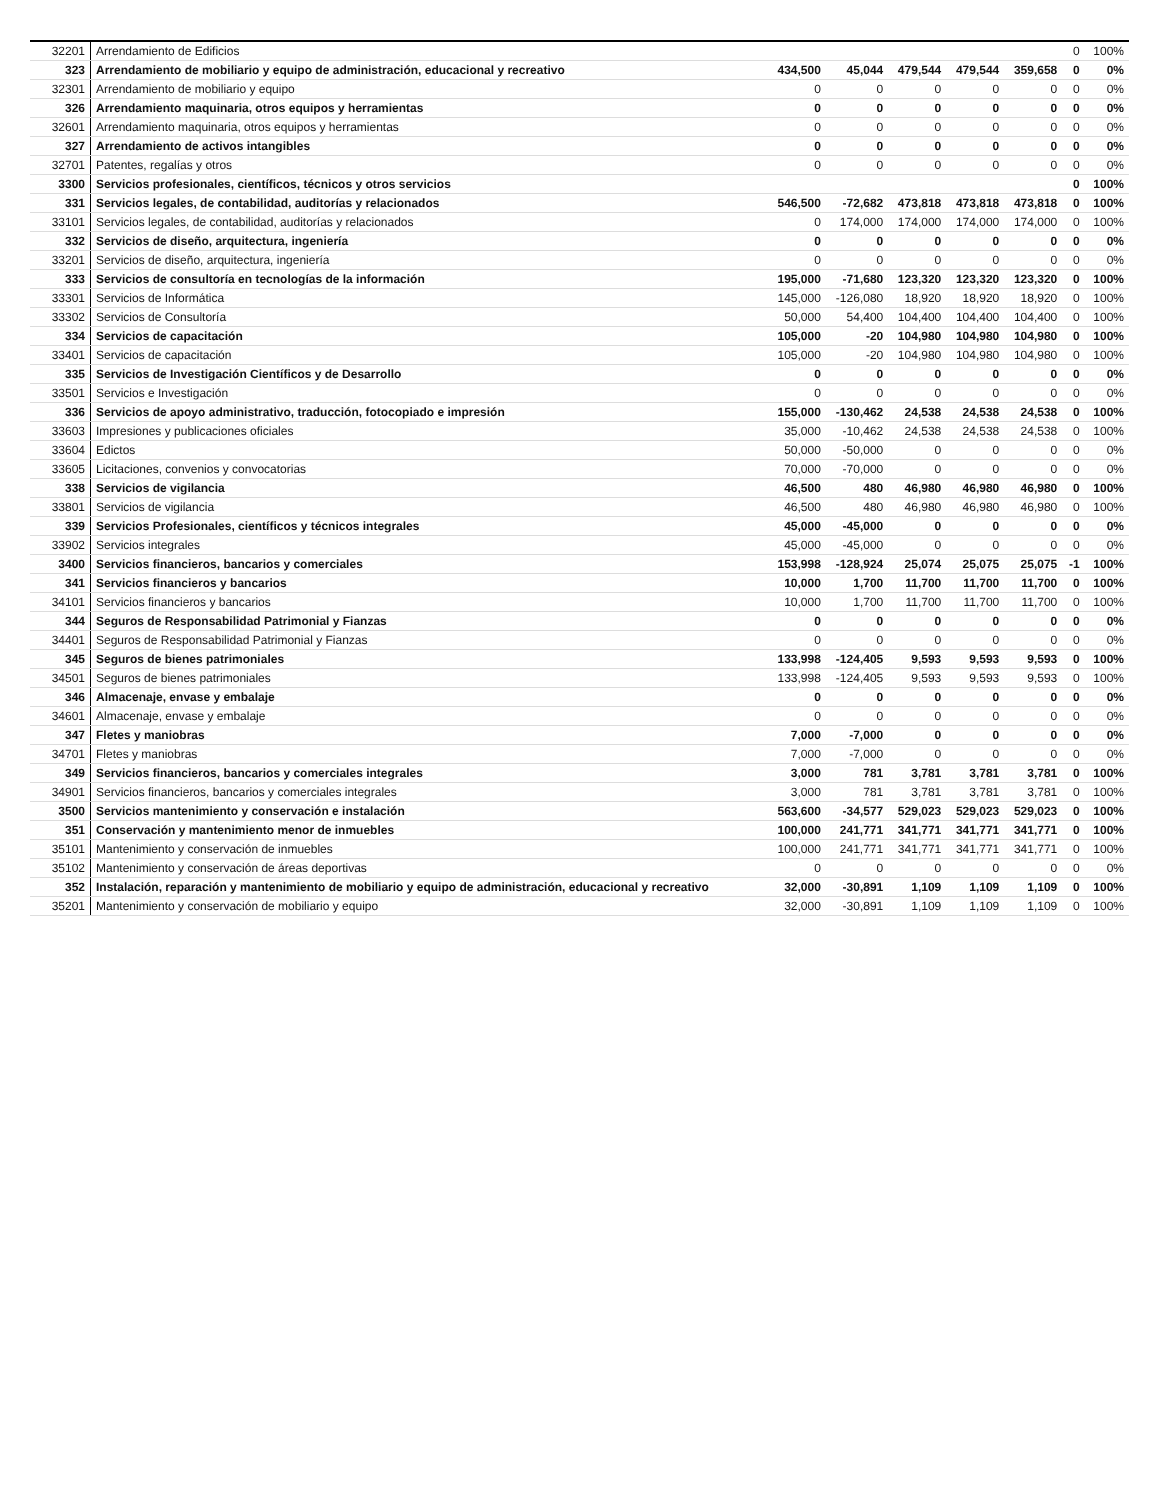| 32201 | Arrendamiento de Edificios | | | | | | 0 | 100% |
| 323 | Arrendamiento de mobiliario y equipo de administración, educacional y recreativo | 434,500 | 45,044 | 479,544 | 479,544 | 359,658 | 0 | 0% |
| 32301 | Arrendamiento de mobiliario y equipo | 0 | 0 | 0 | 0 | 0 | 0 | 0% |
| 326 | Arrendamiento maquinaria, otros equipos y herramientas | 0 | 0 | 0 | 0 | 0 | 0 | 0% |
| 32601 | Arrendamiento maquinaria, otros equipos y herramientas | 0 | 0 | 0 | 0 | 0 | 0 | 0% |
| 327 | Arrendamiento de activos intangibles | 0 | 0 | 0 | 0 | 0 | 0 | 0% |
| 32701 | Patentes, regalías y otros | 0 | 0 | 0 | 0 | 0 | 0 | 0% |
| 3300 | Servicios profesionales, científicos, técnicos y otros servicios | | | | | | 0 | 100% |
| 331 | Servicios legales, de contabilidad, auditorías y relacionados | 546,500 | -72,682 | 473,818 | 473,818 | 473,818 | 0 | 100% |
| 33101 | Servicios legales, de contabilidad, auditorías y relacionados | 0 | 174,000 | 174,000 | 174,000 | 174,000 | 0 | 100% |
| 332 | Servicios de diseño, arquitectura, ingeniería | 0 | 0 | 0 | 0 | 0 | 0 | 0% |
| 33201 | Servicios de diseño, arquitectura, ingeniería | 0 | 0 | 0 | 0 | 0 | 0 | 0% |
| 333 | Servicios de consultoría en tecnologías de la información | 195,000 | -71,680 | 123,320 | 123,320 | 123,320 | 0 | 100% |
| 33301 | Servicios de Informática | 145,000 | -126,080 | 18,920 | 18,920 | 18,920 | 0 | 100% |
| 33302 | Servicios de Consultoría | 50,000 | 54,400 | 104,400 | 104,400 | 104,400 | 0 | 100% |
| 334 | Servicios de capacitación | 105,000 | -20 | 104,980 | 104,980 | 104,980 | 0 | 100% |
| 33401 | Servicios de capacitación | 105,000 | -20 | 104,980 | 104,980 | 104,980 | 0 | 100% |
| 335 | Servicios de Investigación Científicos y de Desarrollo | 0 | 0 | 0 | 0 | 0 | 0 | 0% |
| 33501 | Servicios e Investigación | 0 | 0 | 0 | 0 | 0 | 0 | 0% |
| 336 | Servicios de apoyo administrativo, traducción, fotocopiado e impresión | 155,000 | -130,462 | 24,538 | 24,538 | 24,538 | 0 | 100% |
| 33603 | Impresiones y publicaciones oficiales | 35,000 | -10,462 | 24,538 | 24,538 | 24,538 | 0 | 100% |
| 33604 | Edictos | 50,000 | -50,000 | 0 | 0 | 0 | 0 | 0% |
| 33605 | Licitaciones, convenios y convocatorias | 70,000 | -70,000 | 0 | 0 | 0 | 0 | 0% |
| 338 | Servicios de vigilancia | 46,500 | 480 | 46,980 | 46,980 | 46,980 | 0 | 100% |
| 33801 | Servicios de vigilancia | 46,500 | 480 | 46,980 | 46,980 | 46,980 | 0 | 100% |
| 339 | Servicios Profesionales, científicos y técnicos integrales | 45,000 | -45,000 | 0 | 0 | 0 | 0 | 0% |
| 33902 | Servicios integrales | 45,000 | -45,000 | 0 | 0 | 0 | 0 | 0% |
| 3400 | Servicios financieros, bancarios y comerciales | 153,998 | -128,924 | 25,074 | 25,075 | 25,075 | -1 | 100% |
| 341 | Servicios financieros y bancarios | 10,000 | 1,700 | 11,700 | 11,700 | 11,700 | 0 | 100% |
| 34101 | Servicios financieros y bancarios | 10,000 | 1,700 | 11,700 | 11,700 | 11,700 | 0 | 100% |
| 344 | Seguros de Responsabilidad Patrimonial y Fianzas | 0 | 0 | 0 | 0 | 0 | 0 | 0% |
| 34401 | Seguros de Responsabilidad Patrimonial y Fianzas | 0 | 0 | 0 | 0 | 0 | 0 | 0% |
| 345 | Seguros de bienes patrimoniales | 133,998 | -124,405 | 9,593 | 9,593 | 9,593 | 0 | 100% |
| 34501 | Seguros de bienes patrimoniales | 133,998 | -124,405 | 9,593 | 9,593 | 9,593 | 0 | 100% |
| 346 | Almacenaje, envase y embalaje | 0 | 0 | 0 | 0 | 0 | 0 | 0% |
| 34601 | Almacenaje, envase y embalaje | 0 | 0 | 0 | 0 | 0 | 0 | 0% |
| 347 | Fletes y maniobras | 7,000 | -7,000 | 0 | 0 | 0 | 0 | 0% |
| 34701 | Fletes y maniobras | 7,000 | -7,000 | 0 | 0 | 0 | 0 | 0% |
| 349 | Servicios financieros, bancarios y comerciales integrales | 3,000 | 781 | 3,781 | 3,781 | 3,781 | 0 | 100% |
| 34901 | Servicios financieros, bancarios y comerciales integrales | 3,000 | 781 | 3,781 | 3,781 | 3,781 | 0 | 100% |
| 3500 | Servicios mantenimiento y conservación e instalación | 563,600 | -34,577 | 529,023 | 529,023 | 529,023 | 0 | 100% |
| 351 | Conservación y mantenimiento menor de inmuebles | 100,000 | 241,771 | 341,771 | 341,771 | 341,771 | 0 | 100% |
| 35101 | Mantenimiento y conservación de inmuebles | 100,000 | 241,771 | 341,771 | 341,771 | 341,771 | 0 | 100% |
| 35102 | Mantenimiento y conservación de áreas deportivas | 0 | 0 | 0 | 0 | 0 | 0 | 0% |
| 352 | Instalación, reparación y mantenimiento de mobiliario y equipo de administración, educacional y recreativo | 32,000 | -30,891 | 1,109 | 1,109 | 1,109 | 0 | 100% |
| 35201 | Mantenimiento y conservación de mobiliario y equipo | 32,000 | -30,891 | 1,109 | 1,109 | 1,109 | 0 | 100% |